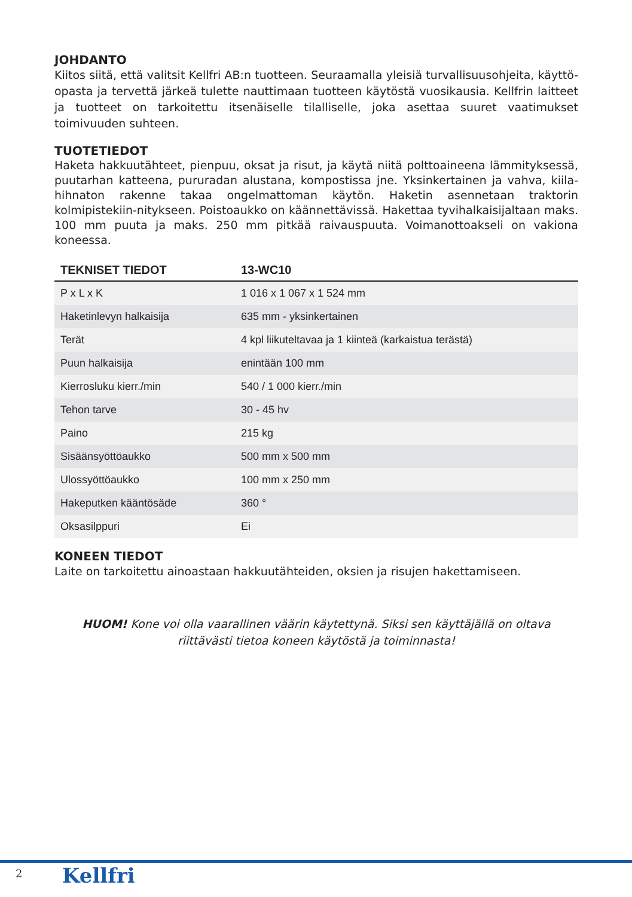JOHDANTO
Kiitos siitä, että valitsit Kellfri AB:n tuotteen. Seuraamalla yleisiä turvallisuusohjeita, käyttö-opasta ja tervettä järkeä tulette nauttimaan tuotteen käytöstä vuosikausia. Kellfrin laitteet ja tuotteet on tarkoitettu itsenäiselle tilalliselle, joka asettaa suuret vaatimukset toimivuuden suhteen.
TUOTETIEDOT
Haketa hakkuutähteet, pienpuu, oksat ja risut, ja käytä niitä polttoaineena lämmityksessä, puutarhan katteena, pururadan alustana, kompostissa jne. Yksinkertainen ja vahva, kiila-hihnaton rakenne takaa ongelmattoman käytön. Haketin asennetaan traktorin kolmipistekiin-nitykseen. Poistoaukko on käännettävissä. Hakettaa tyvihalkaisijaltaan maks. 100 mm puuta ja maks. 250 mm pitkää raivauspuuta. Voimanottoakseli on vakiona koneessa.
| TEKNISET TIEDOT | 13-WC10 |
| --- | --- |
| P x L x K | 1 016 x 1 067 x 1 524 mm |
| Haketinlevyn halkaisija | 635 mm - yksinkertainen |
| Terät | 4 kpl liikuteltavaa ja 1 kiinteä (karkaistua terästä) |
| Puun halkaisija | enintään 100 mm |
| Kierrosluku kierr./min | 540 / 1 000 kierr./min |
| Tehon tarve | 30 - 45 hv |
| Paino | 215 kg |
| Sisäänsyöttöaukko | 500 mm x 500 mm |
| Ulossyöttöaukko | 100 mm x 250 mm |
| Hakeputken kääntösäde | 360 ° |
| Oksasilppuri | Ei |
KONEEN TIEDOT
Laite on tarkoitettu ainoastaan hakkuutähteiden, oksien ja risujen hakettamiseen.
HUOM! Kone voi olla vaarallinen väärin käytettynä. Siksi sen käyttäjällä on oltava riittävästi tietoa koneen käytöstä ja toiminnasta!
2 Kellfri